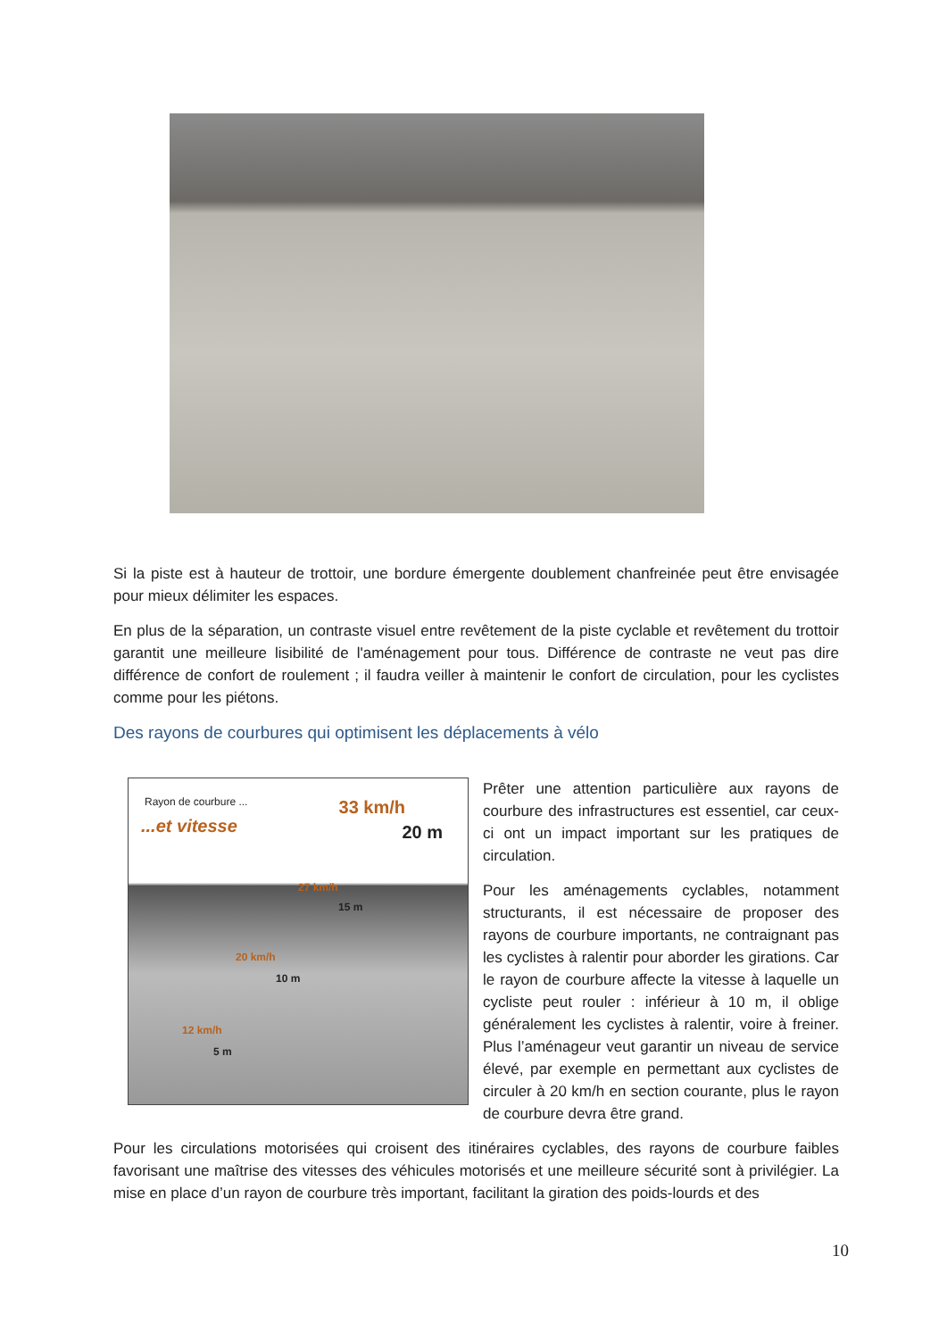Si la piste est à hauteur de trottoir, une bordure émergente doublement chanfreinée peut être envisagée pour mieux délimiter les espaces.
En plus de la séparation, un contraste visuel entre revêtement de la piste cyclable et revêtement du trottoir garantit une meilleure lisibilité de l'aménagement pour tous. Différence de contraste ne veut pas dire différence de confort de roulement ; il faudra veiller à maintenir le confort de circulation, pour les cyclistes comme pour les piétons.
Des rayons de courbures qui optimisent les déplacements à vélo
Rayon de courbure ...
...et vitesse
33 km/h
20 m
27 km/h
15 m
20 km/h
10 m
12 km/h
5 m
Prêter une attention particulière aux rayons de courbure des infrastructures est essentiel, car ceux-ci ont un impact important sur les pratiques de circulation.
Pour les aménagements cyclables, notamment structurants, il est nécessaire de proposer des rayons de courbure importants, ne contraignant pas les cyclistes à ralentir pour aborder les girations. Car le rayon de courbure affecte la vitesse à laquelle un cycliste peut rouler : inférieur à 10 m, il oblige généralement les cyclistes à ralentir, voire à freiner. Plus l’aménageur veut garantir un niveau de service élevé, par exemple en permettant aux cyclistes de circuler à 20 km/h en section courante, plus le rayon de courbure devra être grand.
Pour les circulations motorisées qui croisent des itinéraires cyclables, des rayons de courbure faibles favorisant une maîtrise des vitesses des véhicules motorisés et une meilleure sécurité sont à privilégier. La mise en place d’un rayon de courbure très important, facilitant la giration des poids-lourds et des
10